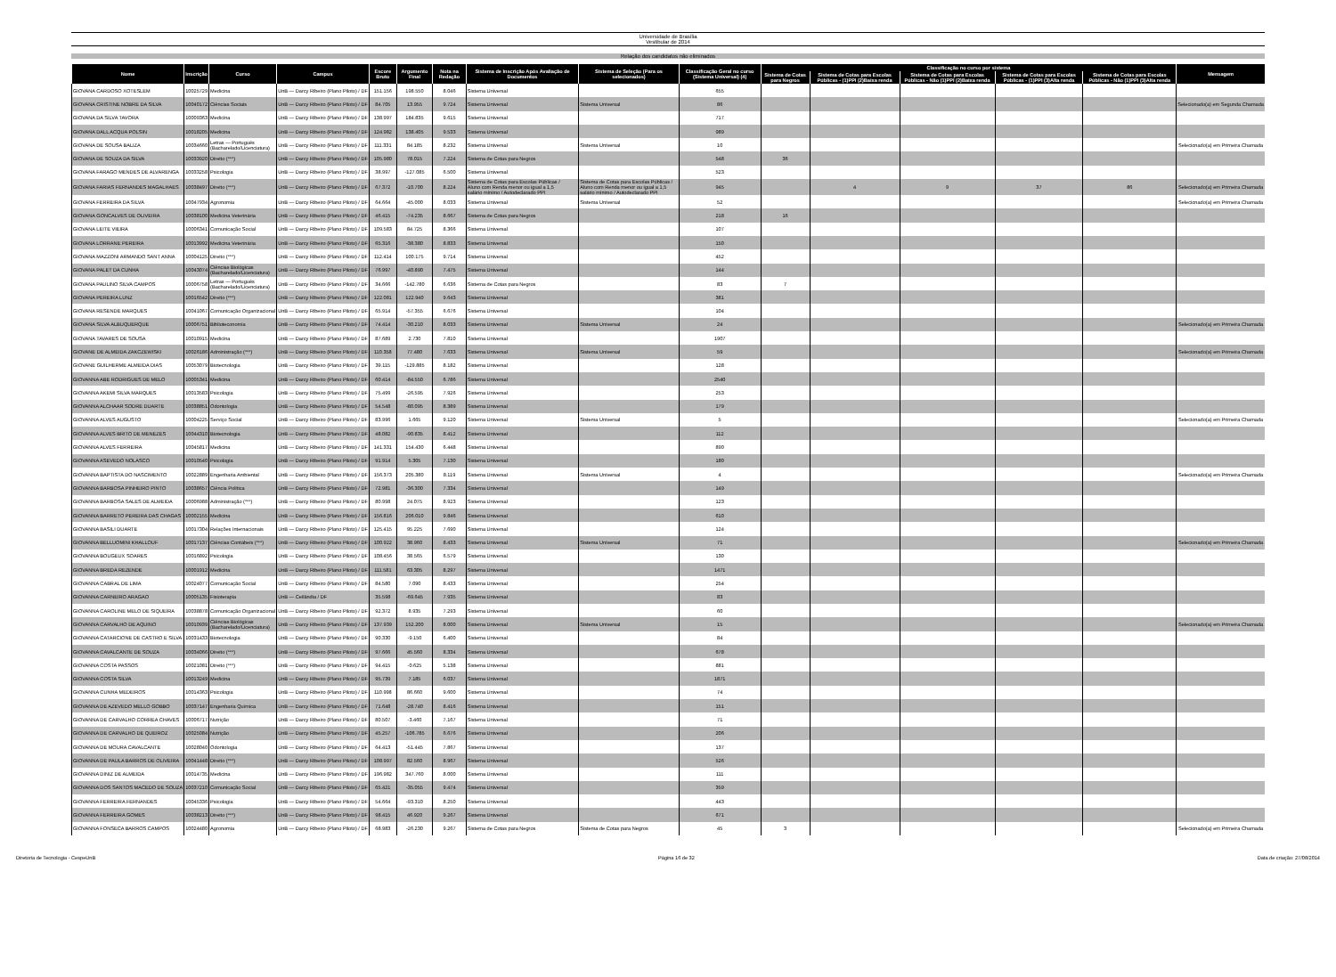Universidade de Brasília
Vestibular de 2014
Relação dos candidatos não eliminados
| Nome | Inscrição | Curso | Campus | Escore Bruto | Argumento Final | Nota na Redação | Sistema de Inscrição Após Avaliação de Documentos | Sistema de Seleção (Para os selecionados) | Classificação Geral no curso (Sistema Universal) (4) | Classificação no curso por sistema | | | | | Mensagem |
| --- | --- | --- | --- | --- | --- | --- | --- | --- | --- | --- | --- | --- | --- | --- | --- |
| | | | | | | | | | | Sistema de Cotas para Negros | Sistema de Cotas para Escolas Públicas - (1)PPI (2)Baixa renda | Sistema de Cotas para Escolas Públicas - Não (1)PPI (2)Baixa renda | Sistema de Cotas para Escolas Públicas - (1)PPI (3)Alta renda | Sistema de Cotas para Escolas Públicas - Não (1)PPI (3)Alta renda | |
| GIOVANA CARDOSO XOTESLEM | 10025729 | Medicina | UnB — Darcy Ribeiro (Plano Piloto) / DF | 151.156 | 198.550 | 8.046 | Sistema Universal | | 655 | | | | | | |
| GIOVANA CRISTINE NOBRE DA SILVA | 10040172 | Ciências Sociais | UnB — Darcy Ribeiro (Plano Piloto) / DF | 84.705 | 13.955 | 9.724 | Sistema Universal | Sistema Universal | 86 | | | | | | Selecionado(a) em Segunda Chamada |
| GIOVANA DA SILVA TAVORA | 10009363 | Medicina | UnB — Darcy Ribeiro (Plano Piloto) / DF | 138.997 | 184.835 | 9.615 | Sistema Universal | | 717 | | | | | | |
| GIOVANA DALL ACQUA POLSIN | 10018205 | Medicina | UnB — Darcy Ribeiro (Plano Piloto) / DF | 124.982 | 138.405 | 9.533 | Sistema Universal | | 989 | | | | | | |
| GIOVANA DE SOUSA BALIZA | 10034660 | Letras — Português (Bacharelado/Licenciatura) | UnB — Darcy Ribeiro (Plano Piloto) / DF | 111.331 | 84.185 | 8.232 | Sistema Universal | Sistema Universal | 10 | | | | | | Selecionado(a) em Primeira Chamada |
| GIOVANA DE SOUZA DA SILVA | 10033920 | Direito (***) | UnB — Darcy Ribeiro (Plano Piloto) / DF | 105.980 | 78.015 | 7.224 | Sistema de Cotas para Negros | | 548 | 36 | | | | | |
| GIOVANA FARAGO MENDES DE ALVARENGA | 10033258 | Psicologia | UnB — Darcy Ribeiro (Plano Piloto) / DF | 38.997 | -127.085 | 6.500 | Sistema Universal | | 523 | | | | | | |
| GIOVANA FARIAS FERNANDES MAGALHAES | 10038497 | Direito (***) | UnB — Darcy Ribeiro (Plano Piloto) / DF | 67.372 | -10.700 | 8.224 | Sistema de Cotas para Escolas Públicas / Aluno com Renda menor ou igual a 1,5 salário mínimo / Autodeclarado PPI | Sistema de Cotas para Escolas Públicas / Aluno com Renda menor ou igual a 1,5 salário mínimo / Autodeclarado PPI | 945 | | 4 | 9 | 37 | 86 | Selecionado(a) em Primeira Chamada |
| GIOVANA FERREIRA DA SILVA | 10047934 | Agronomia | UnB — Darcy Ribeiro (Plano Piloto) / DF | 64.664 | -45.000 | 8.033 | Sistema Universal | Sistema Universal | 52 | | | | | | Selecionado(a) em Primeira Chamada |
| GIOVANA GONCALVES DE OLIVEIRA | 10038100 | Medicina Veterinária | UnB — Darcy Ribeiro (Plano Piloto) / DF | 46.415 | -74.235 | 8.667 | Sistema de Cotas para Negros | | 218 | 16 | | | | | |
| GIOVANA LEITE VIEIRA | 10006341 | Comunicação Social | UnB — Darcy Ribeiro (Plano Piloto) / DF | 109.583 | 84.725 | 8.366 | Sistema Universal | | 107 | | | | | | |
| GIOVANA LORRANE PEREIRA | 10013992 | Medicina Veterinária | UnB — Darcy Ribeiro (Plano Piloto) / DF | 65.316 | -38.380 | 8.833 | Sistema Universal | | 150 | | | | | | |
| GIOVANA MAZZONI ARMANDO SANT ANNA | 10004125 | Direito (***) | UnB — Darcy Ribeiro (Plano Piloto) / DF | 112.414 | 100.175 | 9.714 | Sistema Universal | | 452 | | | | | | |
| GIOVANA PALET DA CUNHA | 10043074 | Ciências Biológicas (Bacharelado/Licenciatura) | UnB — Darcy Ribeiro (Plano Piloto) / DF | 76.997 | -40.890 | 7.475 | Sistema Universal | | 144 | | | | | | |
| GIOVANA PAULINO SILVA CAMPOS | 10006758 | Letras — Português (Bacharelado/Licenciatura) | UnB — Darcy Ribeiro (Plano Piloto) / DF | 34.666 | -142.780 | 6.636 | Sistema de Cotas para Negros | | 83 | 7 | | | | | |
| GIOVANA PEREIRA LUNZ | 10016542 | Direito (***) | UnB — Darcy Ribeiro (Plano Piloto) / DF | 122.081 | 122.940 | 9.643 | Sistema Universal | | 381 | | | | | | |
| GIOVANA RESENDE MARQUES | 10041067 | Comunicação Organizacional | UnB — Darcy Ribeiro (Plano Piloto) / DF | 65.914 | -57.355 | 6.676 | Sistema Universal | | 104 | | | | | | |
| GIOVANA SILVA ALBUQUERQUE | 10006751 | Biblioteconomia | UnB — Darcy Ribeiro (Plano Piloto) / DF | 74.414 | -30.210 | 8.033 | Sistema Universal | Sistema Universal | 24 | | | | | | Selecionado(a) em Primeira Chamada |
| GIOVANA TAVARES DE SOUSA | 10010915 | Medicina | UnB — Darcy Ribeiro (Plano Piloto) / DF | 87.689 | 2.730 | 7.810 | Sistema Universal | | 1907 | | | | | | |
| GIOVANE DE ALMEIDA ZAKCZEWISKI | 10026186 | Administração (***) | UnB — Darcy Ribeiro (Plano Piloto) / DF | 110.358 | 77.480 | 7.633 | Sistema Universal | Sistema Universal | 59 | | | | | | Selecionado(a) em Primeira Chamada |
| GIOVANE GUILHERME ALMEIDA DIAS | 10053079 | Biotecnologia | UnB — Darcy Ribeiro (Plano Piloto) / DF | 39.115 | -129.885 | 8.182 | Sistema Universal | | 128 | | | | | | |
| GIOVANNA ABE RODRIGUES DE MELO | 10005341 | Medicina | UnB — Darcy Ribeiro (Plano Piloto) / DF | 60.414 | -84.550 | 6.786 | Sistema Universal | | 2540 | | | | | | |
| GIOVANNA AKEMI SILVA MARQUES | 10013583 | Psicologia | UnB — Darcy Ribeiro (Plano Piloto) / DF | 75.499 | -26.595 | 7.926 | Sistema Universal | | 253 | | | | | | |
| GIOVANNA ALCHAAR SODRE DUARTE | 10038851 | Odontologia | UnB — Darcy Ribeiro (Plano Piloto) / DF | 54.548 | -80.095 | 8.389 | Sistema Universal | | 179 | | | | | | |
| GIOVANNA ALVES AUGUSTO | 10004225 | Serviço Social | UnB — Darcy Ribeiro (Plano Piloto) / DF | 83.996 | 1.665 | 9.120 | Sistema Universal | Sistema Universal | 5 | | | | | | Selecionado(a) em Primeira Chamada |
| GIOVANNA ALVES BRITO DE MENEZES | 10044310 | Biotecnologia | UnB — Darcy Ribeiro (Plano Piloto) / DF | 48.082 | -90.835 | 8.412 | Sistema Universal | | 112 | | | | | | |
| GIOVANNA ALVES FERREIRA | 10045817 | Medicina | UnB — Darcy Ribeiro (Plano Piloto) / DF | 141.331 | 154.430 | 6.448 | Sistema Universal | | 890 | | | | | | |
| GIOVANNA ASEVEDO NOLASCO | 10010540 | Psicologia | UnB — Darcy Ribeiro (Plano Piloto) / DF | 91.914 | 5.305 | 7.130 | Sistema Universal | | 180 | | | | | | |
| GIOVANNA BAPTISTA DO NASCIMENTO | 10022889 | Engenharia Ambiental | UnB — Darcy Ribeiro (Plano Piloto) / DF | 156.373 | 205.380 | 8.119 | Sistema Universal | Sistema Universal | 4 | | | | | | Selecionado(a) em Primeira Chamada |
| GIOVANNA BARBOSA PINHEIRO PINTO | 10038657 | Ciência Política | UnB — Darcy Ribeiro (Plano Piloto) / DF | 72.981 | -36.300 | 7.334 | Sistema Universal | | 149 | | | | | | |
| GIOVANNA BARBOSA SALES DE ALMEIDA | 10006988 | Administração (***) | UnB — Darcy Ribeiro (Plano Piloto) / DF | 80.998 | 24.075 | 8.923 | Sistema Universal | | 123 | | | | | | |
| GIOVANNA BARRETO PEREIRA DAS CHAGAS | 10002155 | Medicina | UnB — Darcy Ribeiro (Plano Piloto) / DF | 156.816 | 206.010 | 9.846 | Sistema Universal | | 610 | | | | | | |
| GIOVANNA BASILI DUARTE | 10017304 | Relações Internacionais | UnB — Darcy Ribeiro (Plano Piloto) / DF | 125.415 | 95.225 | 7.690 | Sistema Universal | | 124 | | | | | | |
| GIOVANNA BELLUOMINI KHALLOUF | 10017137 | Ciências Contábeis (***) | UnB — Darcy Ribeiro (Plano Piloto) / DF | 100.922 | 38.960 | 8.433 | Sistema Universal | Sistema Universal | 71 | | | | | | Selecionado(a) em Primeira Chamada |
| GIOVANNA BOUGEUX SOARES | 10016892 | Psicologia | UnB — Darcy Ribeiro (Plano Piloto) / DF | 108.456 | 38.565 | 6.579 | Sistema Universal | | 130 | | | | | | |
| GIOVANNA BREDA REZENDE | 10001912 | Medicina | UnB — Darcy Ribeiro (Plano Piloto) / DF | 111.581 | 63.305 | 8.297 | Sistema Universal | | 1471 | | | | | | |
| GIOVANNA CABRAL DE LIMA | 10024077 | Comunicação Social | UnB — Darcy Ribeiro (Plano Piloto) / DF | 84.580 | 7.090 | 8.433 | Sistema Universal | | 254 | | | | | | |
| GIOVANNA CARNEIRO ARAGAO | 10005135 | Fisioterapia | UnB — Ceilândia / DF | 35.598 | -69.645 | 7.935 | Sistema Universal | | 83 | | | | | | |
| GIOVANNA CAROLINE MELO DE SIQUEIRA | 10038878 | Comunicação Organizacional | UnB — Darcy Ribeiro (Plano Piloto) / DF | 92.372 | 8.935 | 7.293 | Sistema Universal | | 60 | | | | | | |
| GIOVANNA CARVALHO DE AQUINO | 10010939 | Ciências Biológicas (Bacharelado/Licenciatura) | UnB — Darcy Ribeiro (Plano Piloto) / DF | 137.939 | 152.200 | 8.000 | Sistema Universal | Sistema Universal | 15 | | | | | | Selecionado(a) em Primeira Chamada |
| GIOVANNA CATARCIONE DE CASTRO E SILVA | 10031433 | Biotecnologia | UnB — Darcy Ribeiro (Plano Piloto) / DF | 90.330 | -9.150 | 6.400 | Sistema Universal | | 84 | | | | | | |
| GIOVANNA CAVALCANTE DE SOUZA | 10034066 | Direito (***) | UnB — Darcy Ribeiro (Plano Piloto) / DF | 97.666 | 45.560 | 8.334 | Sistema Universal | | 678 | | | | | | |
| GIOVANNA COSTA PASSOS | 10021081 | Direito (***) | UnB — Darcy Ribeiro (Plano Piloto) / DF | 94.415 | -0.625 | 5.138 | Sistema Universal | | 881 | | | | | | |
| GIOVANNA COSTA SILVA | 10013249 | Medicina | UnB — Darcy Ribeiro (Plano Piloto) / DF | 95.739 | 7.185 | 6.037 | Sistema Universal | | 1871 | | | | | | |
| GIOVANNA CUNHA MEDEIROS | 10014363 | Psicologia | UnB — Darcy Ribeiro (Plano Piloto) / DF | 110.998 | 86.660 | 9.600 | Sistema Universal | | 74 | | | | | | |
| GIOVANNA DE AZEVEDO MELLO GOBBO | 10037147 | Engenharia Química | UnB — Darcy Ribeiro (Plano Piloto) / DF | 71.648 | -28.740 | 8.416 | Sistema Universal | | 151 | | | | | | |
| GIOVANNA DE CARVALHO CORREA CHAVES | 10006717 | Nutrição | UnB — Darcy Ribeiro (Plano Piloto) / DF | 80.507 | -3.460 | 7.167 | Sistema Universal | | 71 | | | | | | |
| GIOVANNA DE CARVALHO DE QUEIROZ | 10025084 | Nutrição | UnB — Darcy Ribeiro (Plano Piloto) / DF | 45.257 | -106.785 | 6.676 | Sistema Universal | | 206 | | | | | | |
| GIOVANNA DE MOURA CAVALCANTE | 10028040 | Odontologia | UnB — Darcy Ribeiro (Plano Piloto) / DF | 64.413 | -51.445 | 7.867 | Sistema Universal | | 137 | | | | | | |
| GIOVANNA DE PAULA BARROS DE OLIVEIRA | 10041448 | Direito (***) | UnB — Darcy Ribeiro (Plano Piloto) / DF | 108.997 | 82.560 | 8.967 | Sistema Universal | | 526 | | | | | | |
| GIOVANNA DINIZ DE ALMEIDA | 10014735 | Medicina | UnB — Darcy Ribeiro (Plano Piloto) / DF | 196.982 | 347.760 | 8.000 | Sistema Universal | | 111 | | | | | | |
| GIOVANNA DOS SANTOS MACEDO DE SOUZA | 10037210 | Comunicação Social | UnB — Darcy Ribeiro (Plano Piloto) / DF | 65.421 | -35.055 | 9.474 | Sistema Universal | | 359 | | | | | | |
| GIOVANNA FERREIRA FERNANDES | 10045336 | Psicologia | UnB — Darcy Ribeiro (Plano Piloto) / DF | 54.664 | -93.310 | 8.250 | Sistema Universal | | 443 | | | | | | |
| GIOVANNA FERREIRA GOMES | 10038213 | Direito (***) | UnB — Darcy Ribeiro (Plano Piloto) / DF | 98.415 | 46.920 | 9.267 | Sistema Universal | | 671 | | | | | | |
| GIOVANNA FONSECA BARROS CAMPOS | 10024480 | Agronomia | UnB — Darcy Ribeiro (Plano Piloto) / DF | 68.983 | -26.230 | 9.267 | Sistema de Cotas para Negros | Sistema de Cotas para Negros | 45 | 3 | | | | | Selecionado(a) em Primeira Chamada |
Diretoria de Tecnologia - CespeUnB Página 16 de 32 Data de criação: 27/08/2014